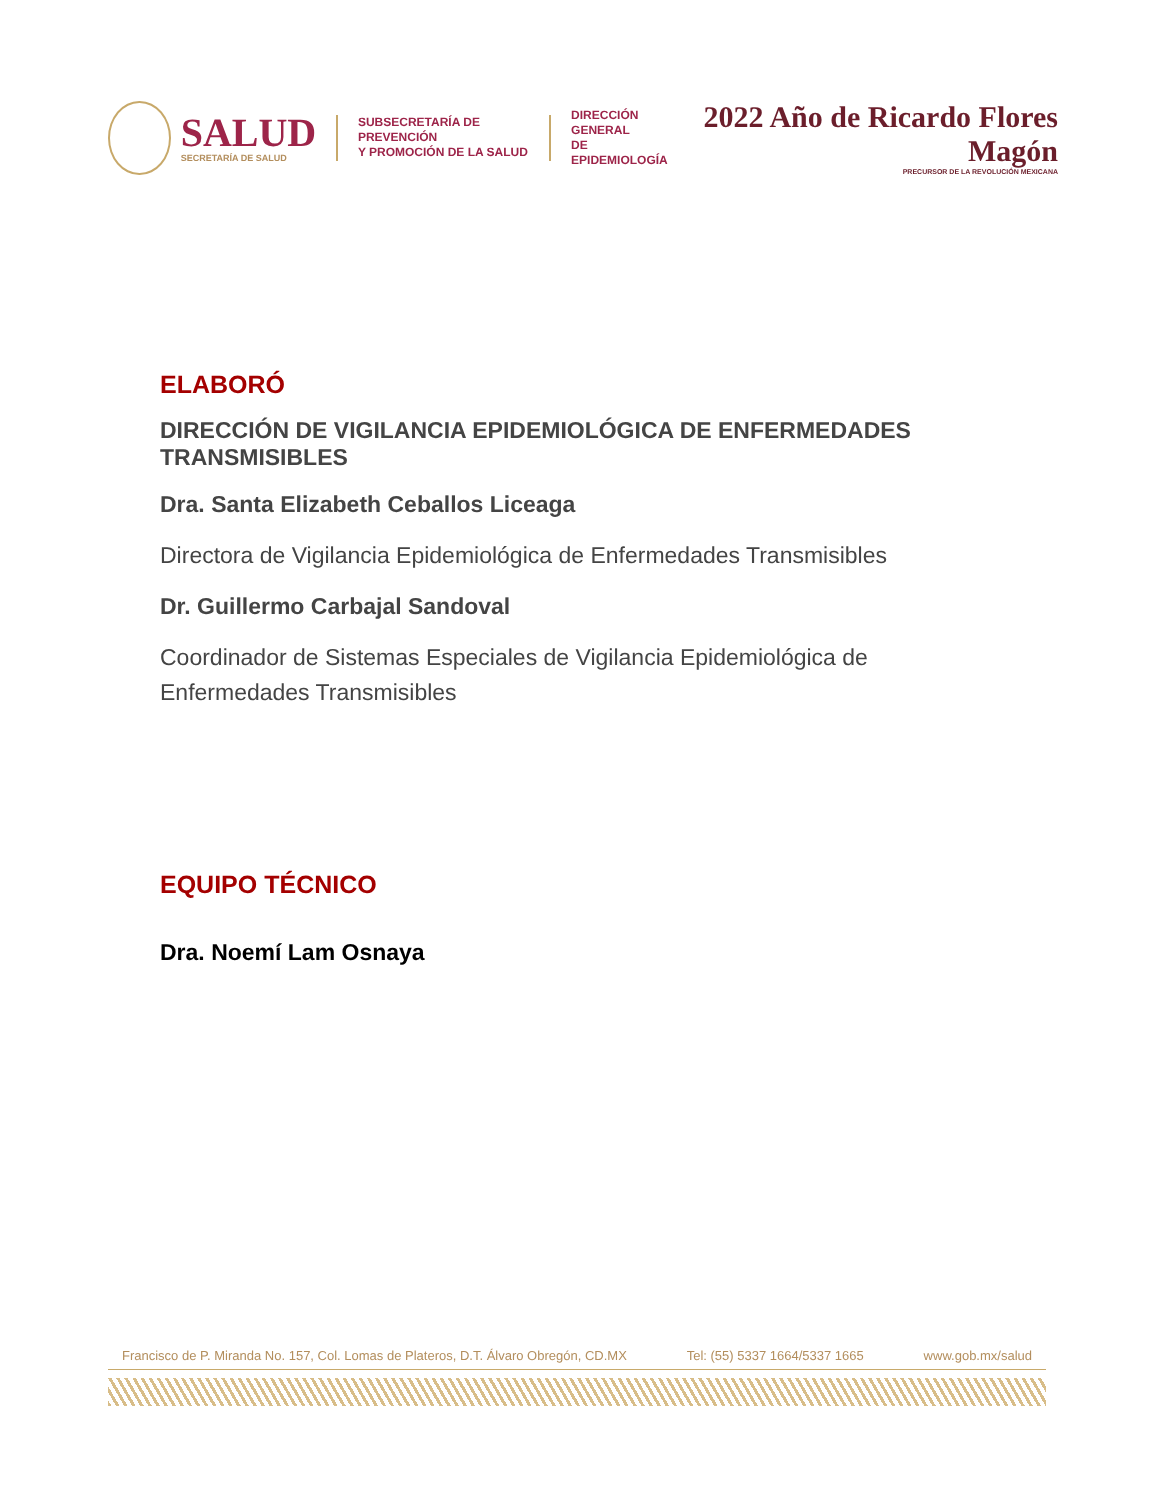SALUD
SECRETARÍA DE SALUD
SUBSECRETARÍA DE PREVENCIÓN
Y PROMOCIÓN DE LA SALUD
DIRECCIÓN GENERAL
DE EPIDEMIOLOGÍA
2022 Año de Ricardo Flores Magón
PRECURSOR DE LA REVOLUCIÓN MEXICANA
ELABORÓ
DIRECCIÓN DE VIGILANCIA EPIDEMIOLÓGICA DE ENFERMEDADES TRANSMISIBLES
Dra. Santa Elizabeth Ceballos Liceaga
Directora de Vigilancia Epidemiológica de Enfermedades Transmisibles
Dr. Guillermo Carbajal Sandoval
Coordinador de Sistemas Especiales de Vigilancia Epidemiológica de Enfermedades Transmisibles
EQUIPO TÉCNICO
Dra. Noemí Lam Osnaya
Francisco de P. Miranda No. 157, Col. Lomas de Plateros, D.T. Álvaro Obregón, CD.MX Tel: (55) 5337 1664/5337 1665 www.gob.mx/salud